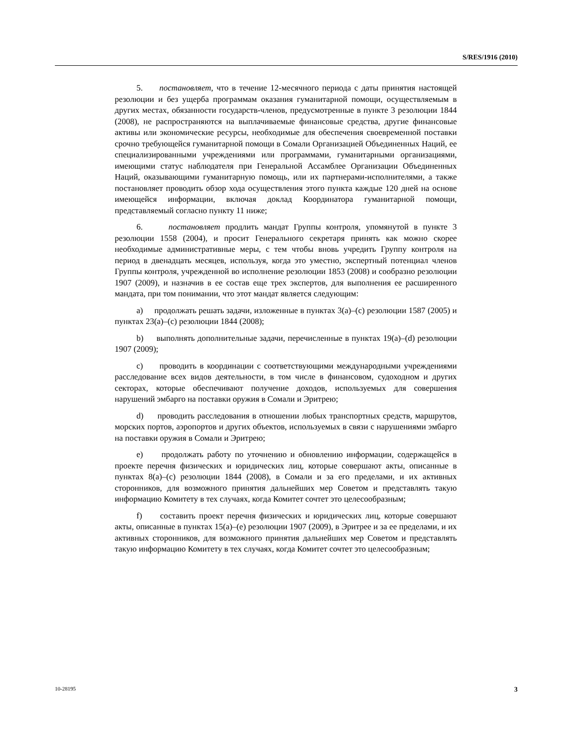S/RES/1916 (2010)
5. постановляет, что в течение 12-месячного периода с даты принятия настоящей резолюции и без ущерба программам оказания гуманитарной помощи, осуществляемым в других местах, обязанности государств-членов, предусмотренные в пункте 3 резолюции 1844 (2008), не распространяются на выплачиваемые финансовые средства, другие финансовые активы или экономические ресурсы, необходимые для обеспечения своевременной поставки срочно требующейся гуманитарной помощи в Сомали Организацией Объединенных Наций, ее специализированными учреждениями или программами, гуманитарными организациями, имеющими статус наблюдателя при Генеральной Ассамблее Организации Объединенных Наций, оказывающими гуманитарную помощь, или их партнерами-исполнителями, а также постановляет проводить обзор хода осуществления этого пункта каждые 120 дней на основе имеющейся информации, включая доклад Координатора гуманитарной помощи, представляемый согласно пункту 11 ниже;
6. постановляет продлить мандат Группы контроля, упомянутой в пункте 3 резолюции 1558 (2004), и просит Генерального секретаря принять как можно скорее необходимые административные меры, с тем чтобы вновь учредить Группу контроля на период в двенадцать месяцев, используя, когда это уместно, экспертный потенциал членов Группы контроля, учрежденной во исполнение резолюции 1853 (2008) и сообразно резолюции 1907 (2009), и назначив в ее состав еще трех экспертов, для выполнения ее расширенного мандата, при том понимании, что этот мандат является следующим:
a) продолжать решать задачи, изложенные в пунктах 3(a)–(c) резолюции 1587 (2005) и пунктах 23(a)–(c) резолюции 1844 (2008);
b) выполнять дополнительные задачи, перечисленные в пунктах 19(a)–(d) резолюции 1907 (2009);
c) проводить в координации с соответствующими международными учреждениями расследование всех видов деятельности, в том числе в финансовом, судоходном и других секторах, которые обеспечивают получение доходов, используемых для совершения нарушений эмбарго на поставки оружия в Сомали и Эритрею;
d) проводить расследования в отношении любых транспортных средств, маршрутов, морских портов, аэропортов и других объектов, используемых в связи с нарушениями эмбарго на поставки оружия в Сомали и Эритрею;
e) продолжать работу по уточнению и обновлению информации, содержащейся в проекте перечня физических и юридических лиц, которые совершают акты, описанные в пунктах 8(a)–(c) резолюции 1844 (2008), в Сомали и за его пределами, и их активных сторонников, для возможного принятия дальнейших мер Советом и представлять такую информацию Комитету в тех случаях, когда Комитет сочтет это целесообразным;
f) составить проект перечня физических и юридических лиц, которые совершают акты, описанные в пунктах 15(a)–(e) резолюции 1907 (2009), в Эритрее и за ее пределами, и их активных сторонников, для возможного принятия дальнейших мер Советом и представлять такую информацию Комитету в тех случаях, когда Комитет сочтет это целесообразным;
10-28195 3